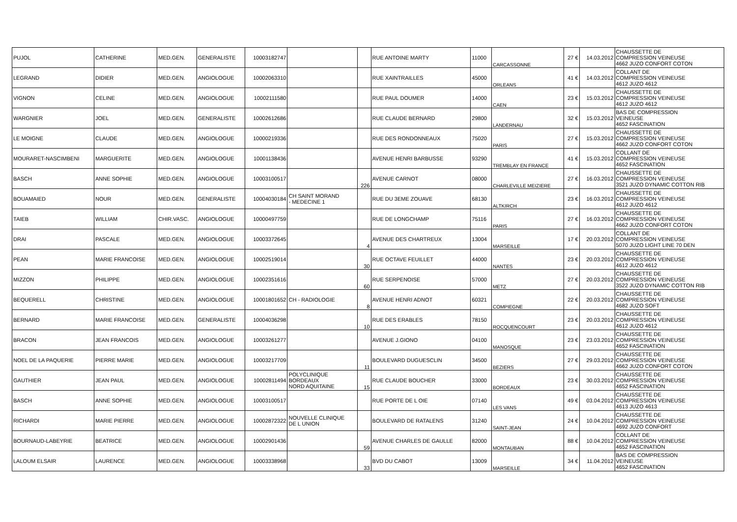| PUJOL | CATHERINE | MED.GEN. | GENERALISTE | 10003182747 | | | RUE ANTOINE MARTY | 11000 | CARCASSONNE | 27 € | 14.03.2012 | CHAUSSETTE DE COMPRESSION VEINEUSE 4662 JUZO CONFORT COTON |
| LEGRAND | DIDIER | MED.GEN. | ANGIOLOGUE | 10002063310 | | | RUE XAINTRAILLES | 45000 | ORLEANS | 41 € | 14.03.2012 | COLLANT DE COMPRESSION VEINEUSE 4612 JUZO 4612 |
| VIGNON | CELINE | MED.GEN. | ANGIOLOGUE | 10002111580 | | | RUE PAUL DOUMER | 14000 | CAEN | 23 € | 15.03.2012 | CHAUSSETTE DE COMPRESSION VEINEUSE 4612 JUZO 4612 |
| WARGNIER | JOEL | MED.GEN. | GENERALISTE | 10002612686 | | | RUE CLAUDE BERNARD | 29800 | LANDERNAU | 32 € | 15.03.2012 | BAS DE COMPRESSION VEINEUSE 4652 FASCINATION |
| LE MOIGNE | CLAUDE | MED.GEN. | ANGIOLOGUE | 10000219336 | | | RUE DES RONDONNEAUX | 75020 | PARIS | 27 € | 15.03.2012 | CHAUSSETTE DE COMPRESSION VEINEUSE 4662 JUZO CONFORT COTON |
| MOURARET-NASCIMBENI | MARGUERITE | MED.GEN. | ANGIOLOGUE | 10001138436 | | | AVENUE HENRI BARBUSSE | 93290 | TREMBLAY EN FRANCE | 41 € | 15.03.2012 | COLLANT DE COMPRESSION VEINEUSE 4652 FASCINATION |
| BASCH | ANNE SOPHIE | MED.GEN. | ANGIOLOGUE | 10003100517 | | 226 | AVENUE CARNOT | 08000 | CHARLEVILLE MEIZIERE | 27 € | 16.03.2012 | CHAUSSETTE DE COMPRESSION VEINEUSE 3521 JUZO DYNAMIC COTTON RIB |
| BOUAMAIED | NOUR | MED.GEN. | GENERALISTE | 10004030184 | CH SAINT MORAND - MEDECINE 1 | | RUE DU 3EME ZOUAVE | 68130 | ALTKIRCH | 23 € | 16.03.2012 | CHAUSSETTE DE COMPRESSION VEINEUSE 4612 JUZO 4612 |
| TAIEB | WILLIAM | CHIR.VASC. | ANGIOLOGUE | 10000497759 | | | RUE DE LONGCHAMP | 75116 | PARIS | 27 € | 16.03.2012 | CHAUSSETTE DE COMPRESSION VEINEUSE 4662 JUZO CONFORT COTON |
| DRAI | PASCALE | MED.GEN. | ANGIOLOGUE | 10003372645 | | 4 | AVENUE DES CHARTREUX | 13004 | MARSEILLE | 17 € | 20.03.2012 | COLLANT DE COMPRESSION VEINEUSE 5070 JUZO LIGHT LINE 70 DEN |
| PEAN | MARIE FRANCOISE | MED.GEN. | ANGIOLOGUE | 10002519014 | | 30 | RUE OCTAVE FEUILLET | 44000 | NANTES | 23 € | 20.03.2012 | CHAUSSETTE DE COMPRESSION VEINEUSE 4612 JUZO 4612 |
| MIZZON | PHILIPPE | MED.GEN. | ANGIOLOGUE | 10002351616 | | 60 | RUE SERPENOISE | 57000 | METZ | 27 € | 20.03.2012 | CHAUSSETTE DE COMPRESSION VEINEUSE 3522 JUZO DYNAMIC COTTON RIB |
| BEQUERELL | CHRISTINE | MED.GEN. | ANGIOLOGUE | 10001801652 | CH - RADIOLOGIE | 8 | AVENUE HENRI ADNOT | 60321 | COMPIEGNE | 22 € | 20.03.2012 | CHAUSSETTE DE COMPRESSION VEINEUSE 4682 JUZO SOFT |
| BERNARD | MARIE FRANCOISE | MED.GEN. | GENERALISTE | 10004036298 | | 10 | RUE DES ERABLES | 78150 | ROCQUENCOURT | 23 € | 20.03.2012 | CHAUSSETTE DE COMPRESSION VEINEUSE 4612 JUZO 4612 |
| BRACON | JEAN FRANCOIS | MED.GEN. | ANGIOLOGUE | 10003261277 | | | AVENUE J.GIONO | 04100 | MANOSQUE | 23 € | 23.03.2012 | CHAUSSETTE DE COMPRESSION VEINEUSE 4652 FASCINATION |
| NOEL DE LA PAQUERIE | PIERRE MARIE | MED.GEN. | ANGIOLOGUE | 10003217709 | | 11 | BOULEVARD DUGUESCLIN | 34500 | BEZIERS | 27 € | 29.03.2012 | CHAUSSETTE DE COMPRESSION VEINEUSE 4662 JUZO CONFORT COTON |
| GAUTHIER | JEAN PAUL | MED.GEN. | ANGIOLOGUE | 10002811494 | POLYCLINIQUE BORDEAUX NORD AQUITAINE | 15 | RUE CLAUDE BOUCHER | 33000 | BORDEAUX | 23 € | 30.03.2012 | CHAUSSETTE DE COMPRESSION VEINEUSE 4652 FASCINATION |
| BASCH | ANNE SOPHIE | MED.GEN. | ANGIOLOGUE | 10003100517 | | | RUE PORTE DE L OIE | 07140 | LES VANS | 49 € | 03.04.2012 | CHAUSSETTE DE COMPRESSION VEINEUSE 4613 JUZO 4613 |
| RICHARDI | MARIE PIERRE | MED.GEN. | ANGIOLOGUE | 10002872322 | NOUVELLE CLINIQUE DE L UNION | | BOULEVARD DE RATALENS | 31240 | SAINT-JEAN | 24 € | 10.04.2012 | CHAUSSETTE DE COMPRESSION VEINEUSE 4692 JUZO CONFORT |
| BOURNAUD-LABEYRIE | BEATRICE | MED.GEN. | ANGIOLOGUE | 10002901436 | | 59 | AVENUE CHARLES DE GAULLE | 82000 | MONTAUBAN | 88 € | 10.04.2012 | COLLANT DE COMPRESSION VEINEUSE 4652 FASCINATION |
| LALOUM ELSAIR | LAURENCE | MED.GEN. | ANGIOLOGUE | 10003338968 | | 33 | BVD DU CABOT | 13009 | MARSEILLE | 34 € | 11.04.2012 | BAS DE COMPRESSION VEINEUSE 4652 FASCINATION |